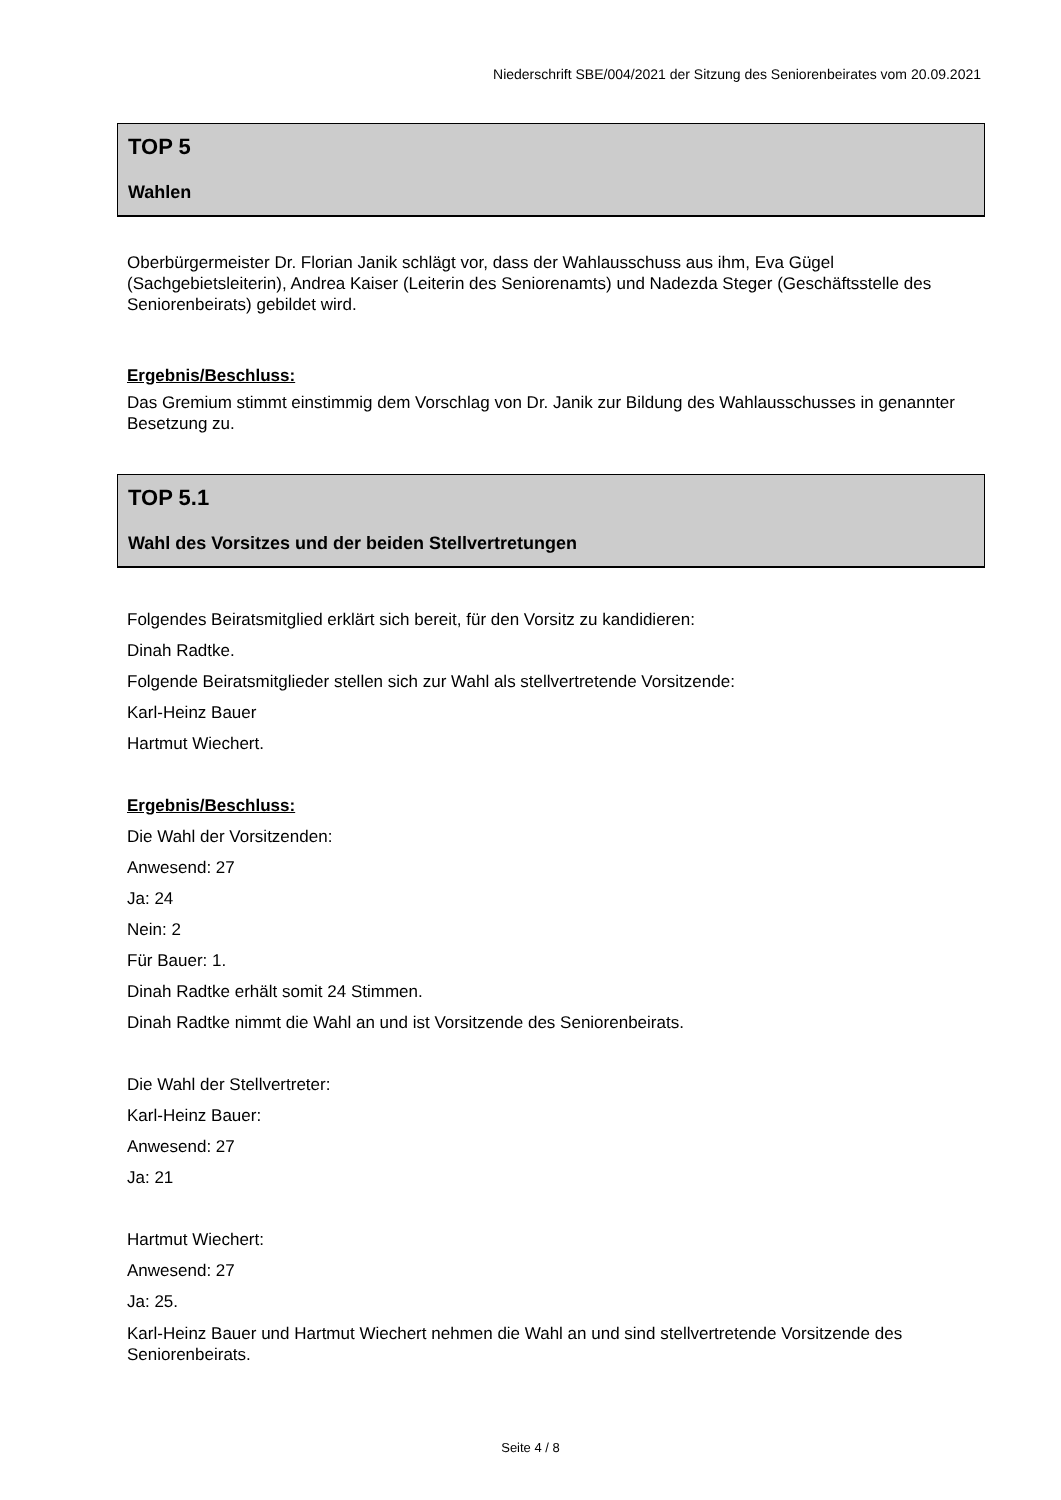Niederschrift SBE/004/2021 der Sitzung des Seniorenbeirates vom 20.09.2021
TOP 5
Wahlen
Oberbürgermeister Dr. Florian Janik schlägt vor, dass der Wahlausschuss aus ihm, Eva Gügel (Sachgebietsleiterin), Andrea Kaiser (Leiterin des Seniorenamts) und Nadezda Steger (Geschäftsstelle des Seniorenbeirats) gebildet wird.
Ergebnis/Beschluss:
Das Gremium stimmt einstimmig dem Vorschlag von Dr. Janik zur Bildung des Wahlausschusses in genannter Besetzung zu.
TOP 5.1
Wahl des Vorsitzes und der beiden Stellvertretungen
Folgendes Beiratsmitglied erklärt sich bereit, für den Vorsitz zu kandidieren:
Dinah Radtke.
Folgende Beiratsmitglieder stellen sich zur Wahl als stellvertretende Vorsitzende:
Karl-Heinz Bauer
Hartmut Wiechert.
Ergebnis/Beschluss:
Die Wahl der Vorsitzenden:
Anwesend: 27
Ja: 24
Nein: 2
Für Bauer: 1.
Dinah Radtke erhält somit 24 Stimmen.
Dinah Radtke nimmt die Wahl an und ist Vorsitzende des Seniorenbeirats.
Die Wahl der Stellvertreter:
Karl-Heinz Bauer:
Anwesend: 27
Ja: 21
Hartmut Wiechert:
Anwesend: 27
Ja: 25.
Karl-Heinz Bauer und Hartmut Wiechert nehmen die Wahl an und sind stellvertretende Vorsitzende des Seniorenbeirats.
Seite 4 / 8